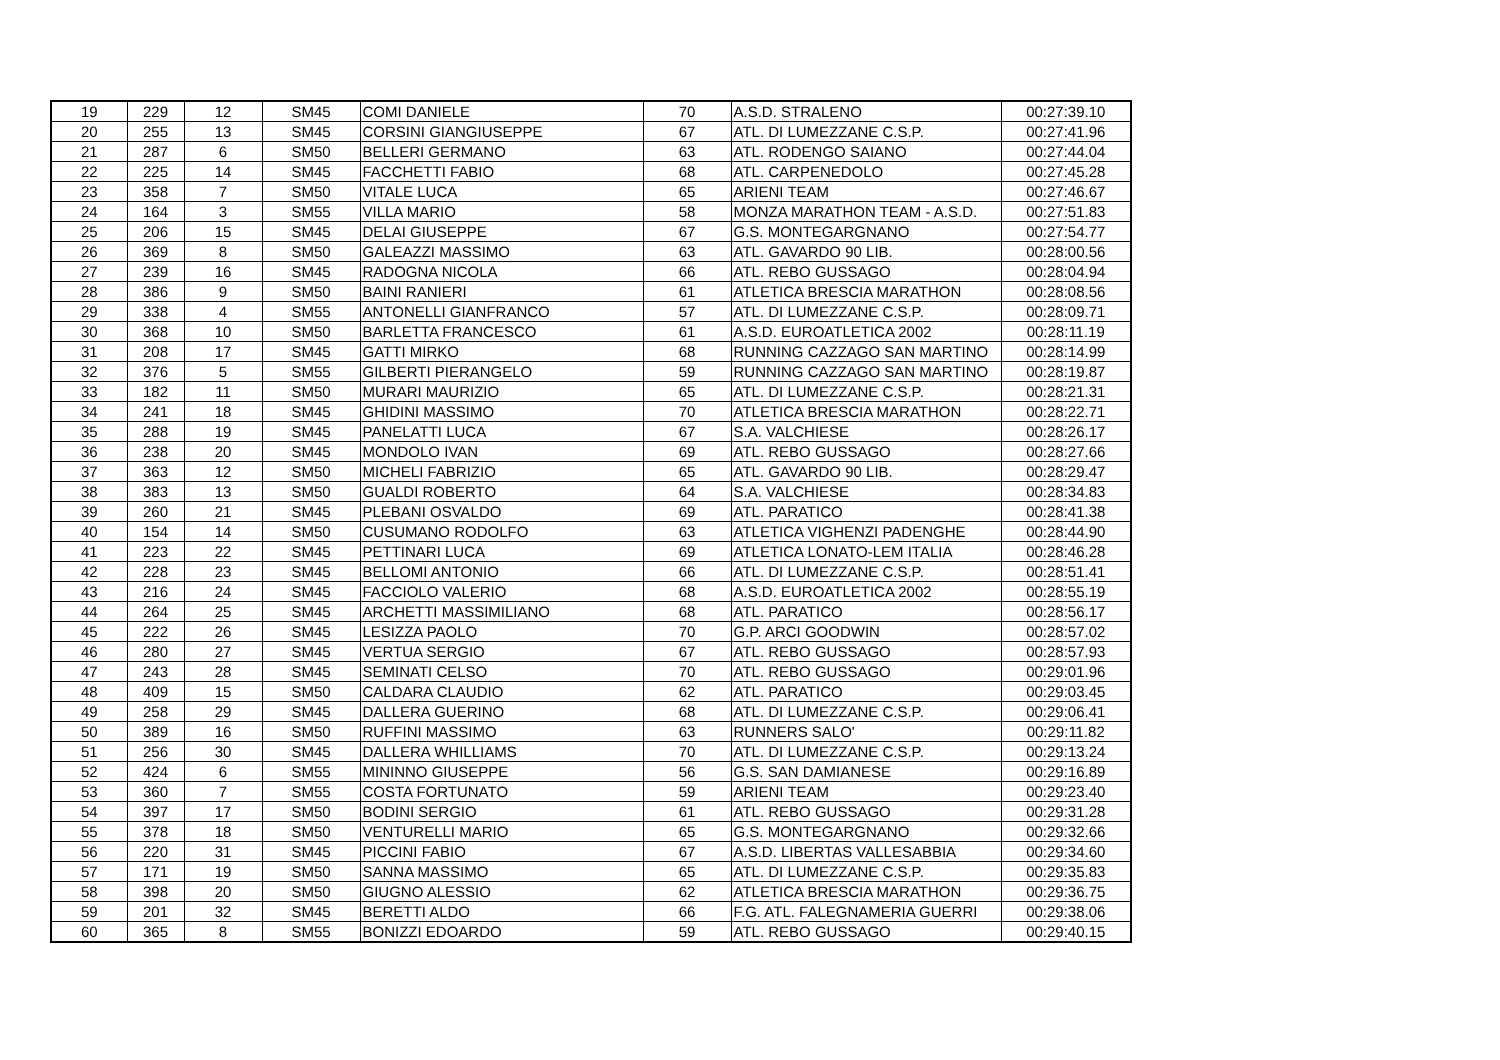| 19 | 229 | 12 | SM45 | COMI DANIELE | 70 | A.S.D. STRALENO | 00:27:39.10 |
| 20 | 255 | 13 | SM45 | CORSINI GIANGIUSEPPE | 67 | ATL. DI LUMEZZANE C.S.P. | 00:27:41.96 |
| 21 | 287 | 6 | SM50 | BELLERI GERMANO | 63 | ATL. RODENGO SAIANO | 00:27:44.04 |
| 22 | 225 | 14 | SM45 | FACCHETTI FABIO | 68 | ATL. CARPENEDOLO | 00:27:45.28 |
| 23 | 358 | 7 | SM50 | VITALE LUCA | 65 | ARIENI TEAM | 00:27:46.67 |
| 24 | 164 | 3 | SM55 | VILLA MARIO | 58 | MONZA MARATHON TEAM - A.S.D. | 00:27:51.83 |
| 25 | 206 | 15 | SM45 | DELAI GIUSEPPE | 67 | G.S. MONTEGARGNANO | 00:27:54.77 |
| 26 | 369 | 8 | SM50 | GALEAZZI MASSIMO | 63 | ATL. GAVARDO 90 LIB. | 00:28:00.56 |
| 27 | 239 | 16 | SM45 | RADOGNA NICOLA | 66 | ATL. REBO GUSSAGO | 00:28:04.94 |
| 28 | 386 | 9 | SM50 | BAINI RANIERI | 61 | ATLETICA BRESCIA MARATHON | 00:28:08.56 |
| 29 | 338 | 4 | SM55 | ANTONELLI GIANFRANCO | 57 | ATL. DI LUMEZZANE C.S.P. | 00:28:09.71 |
| 30 | 368 | 10 | SM50 | BARLETTA FRANCESCO | 61 | A.S.D. EUROATLETICA 2002 | 00:28:11.19 |
| 31 | 208 | 17 | SM45 | GATTI MIRKO | 68 | RUNNING CAZZAGO SAN MARTINO | 00:28:14.99 |
| 32 | 376 | 5 | SM55 | GILBERTI PIERANGELO | 59 | RUNNING CAZZAGO SAN MARTINO | 00:28:19.87 |
| 33 | 182 | 11 | SM50 | MURARI MAURIZIO | 65 | ATL. DI LUMEZZANE C.S.P. | 00:28:21.31 |
| 34 | 241 | 18 | SM45 | GHIDINI MASSIMO | 70 | ATLETICA BRESCIA MARATHON | 00:28:22.71 |
| 35 | 288 | 19 | SM45 | PANELATTI LUCA | 67 | S.A. VALCHIESE | 00:28:26.17 |
| 36 | 238 | 20 | SM45 | MONDOLO IVAN | 69 | ATL. REBO GUSSAGO | 00:28:27.66 |
| 37 | 363 | 12 | SM50 | MICHELI FABRIZIO | 65 | ATL. GAVARDO 90 LIB. | 00:28:29.47 |
| 38 | 383 | 13 | SM50 | GUALDI ROBERTO | 64 | S.A. VALCHIESE | 00:28:34.83 |
| 39 | 260 | 21 | SM45 | PLEBANI OSVALDO | 69 | ATL. PARATICO | 00:28:41.38 |
| 40 | 154 | 14 | SM50 | CUSUMANO RODOLFO | 63 | ATLETICA VIGHENZI PADENGHE | 00:28:44.90 |
| 41 | 223 | 22 | SM45 | PETTINARI LUCA | 69 | ATLETICA LONATO-LEM ITALIA | 00:28:46.28 |
| 42 | 228 | 23 | SM45 | BELLOMI ANTONIO | 66 | ATL. DI LUMEZZANE C.S.P. | 00:28:51.41 |
| 43 | 216 | 24 | SM45 | FACCIOLO VALERIO | 68 | A.S.D. EUROATLETICA 2002 | 00:28:55.19 |
| 44 | 264 | 25 | SM45 | ARCHETTI MASSIMILIANO | 68 | ATL. PARATICO | 00:28:56.17 |
| 45 | 222 | 26 | SM45 | LESIZZA PAOLO | 70 | G.P. ARCI GOODWIN | 00:28:57.02 |
| 46 | 280 | 27 | SM45 | VERTUA SERGIO | 67 | ATL. REBO GUSSAGO | 00:28:57.93 |
| 47 | 243 | 28 | SM45 | SEMINATI CELSO | 70 | ATL. REBO GUSSAGO | 00:29:01.96 |
| 48 | 409 | 15 | SM50 | CALDARA CLAUDIO | 62 | ATL. PARATICO | 00:29:03.45 |
| 49 | 258 | 29 | SM45 | DALLERA GUERINO | 68 | ATL. DI LUMEZZANE C.S.P. | 00:29:06.41 |
| 50 | 389 | 16 | SM50 | RUFFINI MASSIMO | 63 | RUNNERS SALO' | 00:29:11.82 |
| 51 | 256 | 30 | SM45 | DALLERA WHILLIAMS | 70 | ATL. DI LUMEZZANE C.S.P. | 00:29:13.24 |
| 52 | 424 | 6 | SM55 | MININNO GIUSEPPE | 56 | G.S. SAN DAMIANESE | 00:29:16.89 |
| 53 | 360 | 7 | SM55 | COSTA FORTUNATO | 59 | ARIENI TEAM | 00:29:23.40 |
| 54 | 397 | 17 | SM50 | BODINI SERGIO | 61 | ATL. REBO GUSSAGO | 00:29:31.28 |
| 55 | 378 | 18 | SM50 | VENTURELLI MARIO | 65 | G.S. MONTEGARGNANO | 00:29:32.66 |
| 56 | 220 | 31 | SM45 | PICCINI FABIO | 67 | A.S.D. LIBERTAS VALLESABBIA | 00:29:34.60 |
| 57 | 171 | 19 | SM50 | SANNA MASSIMO | 65 | ATL. DI LUMEZZANE C.S.P. | 00:29:35.83 |
| 58 | 398 | 20 | SM50 | GIUGNO ALESSIO | 62 | ATLETICA BRESCIA MARATHON | 00:29:36.75 |
| 59 | 201 | 32 | SM45 | BERETTI ALDO | 66 | F.G. ATL. FALEGNAMERIA GUERRI | 00:29:38.06 |
| 60 | 365 | 8 | SM55 | BONIZZI EDOARDO | 59 | ATL. REBO GUSSAGO | 00:29:40.15 |